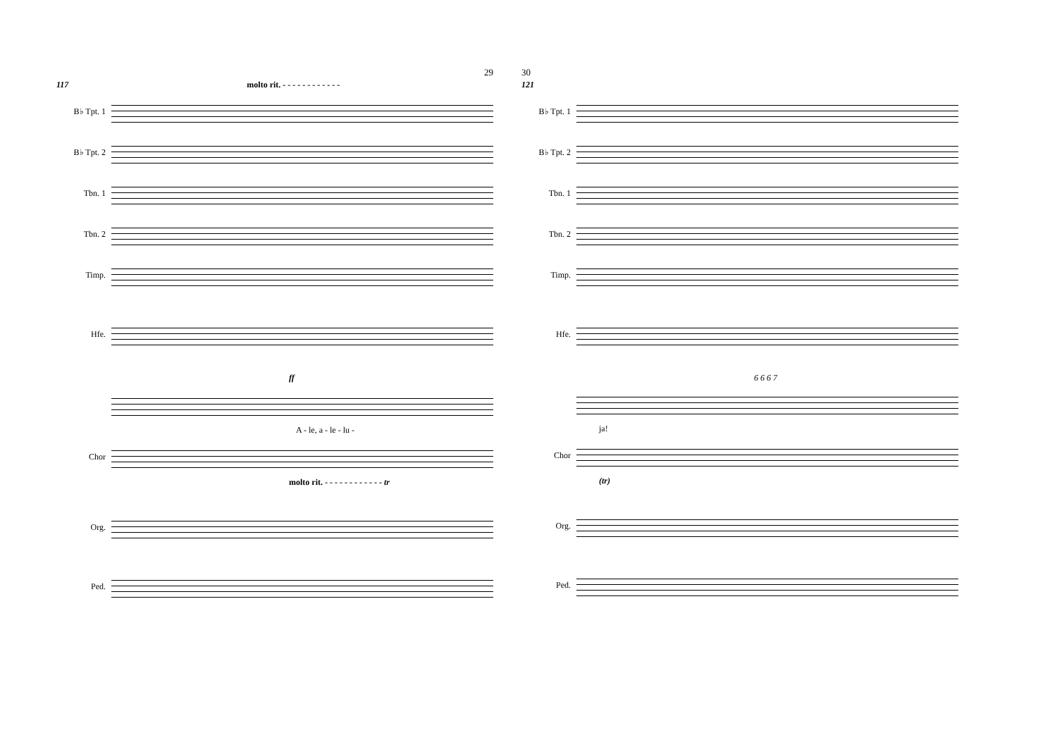29
117 molto rit. - - - - - - - - - - - -
B♭ Tpt. 1
B♭ Tpt. 2
Tbn. 1
Tbn. 2
Timp.
Hfe.
ff
A - le, a - le - lu -
Chor
molto rit. - - - - - - - - - - - - tr
Org.
Ped.
30
121
B♭ Tpt. 1
B♭ Tpt. 2
Tbn. 1
Tbn. 2
Timp.
Hfe.
6 6 6 7
ja!
Chor
(tr)
Org.
Ped.